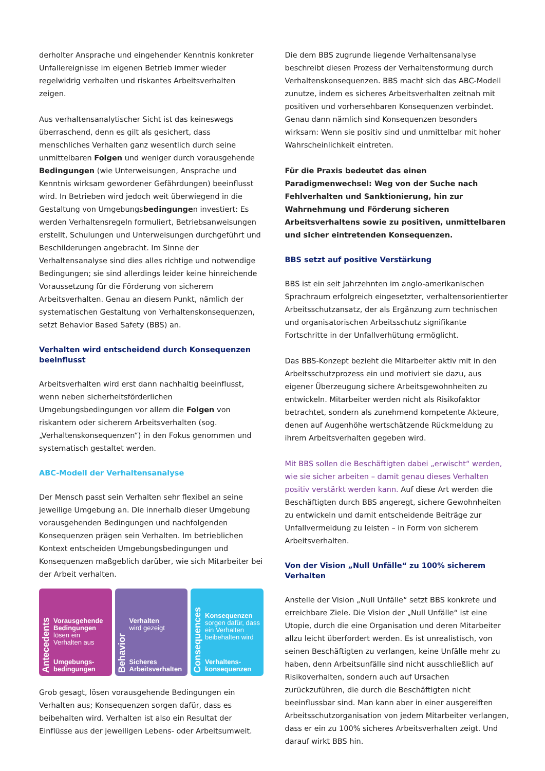derholter Ansprache und eingehender Kenntnis konkreter Unfallereignisse im eigenen Betrieb immer wieder regelwidrig verhalten und riskantes Arbeitsverhalten zeigen.
Aus verhaltensanalytischer Sicht ist das keineswegs überraschend, denn es gilt als gesichert, dass menschliches Verhalten ganz wesentlich durch seine unmittelbaren Folgen und weniger durch vorausgehende Bedingungen (wie Unterweisungen, Ansprache und Kenntnis wirksam gewordener Gefährdungen) beeinflusst wird. In Betrieben wird jedoch weit überwiegend in die Gestaltung von Umgebungsbedingungen investiert: Es werden Verhaltensregeln formuliert, Betriebsanweisungen erstellt, Schulungen und Unterweisungen durchgeführt und Beschilderungen angebracht. Im Sinne der Verhaltensanalyse sind dies alles richtige und notwendige Bedingungen; sie sind allerdings leider keine hinreichende Voraussetzung für die Förderung von sicherem Arbeitsverhalten. Genau an diesem Punkt, nämlich der systematischen Gestaltung von Verhaltenskonsequenzen, setzt Behavior Based Safety (BBS) an.
Verhalten wird entscheidend durch Konsequenzen beeinflusst
Arbeitsverhalten wird erst dann nachhaltig beeinflusst, wenn neben sicherheitsförderlichen Umgebungsbedingungen vor allem die Folgen von riskantem oder sicherem Arbeitsverhalten (sog. „Verhaltenskonsequenzen“) in den Fokus genommen und systematisch gestaltet werden.
ABC-Modell der Verhaltensanalyse
Der Mensch passt sein Verhalten sehr flexibel an seine jeweilige Umgebung an. Die innerhalb dieser Umgebung vorausgehenden Bedingungen und nachfolgenden Konsequenzen prägen sein Verhalten. Im betrieblichen Kontext entscheiden Umgebungsbedingungen und Konsequenzen maßgeblich darüber, wie sich Mitarbeiter bei der Arbeit verhalten.
Antecedents
Vorausgehende Bedingungen
lösen ein Verhalten aus
Umgebungs-
bedingungen
Behavior
Verhalten
wird gezeigt
Sicheres
Arbeitsverhalten
Consequences
Konsequenzen
sorgen dafür, dass ein Verhalten beibehalten wird
Verhaltens-
konsequenzen
Grob gesagt, lösen vorausgehende Bedingungen ein Verhalten aus; Konsequenzen sorgen dafür, dass es beibehalten wird. Verhalten ist also ein Resultat der Einflüsse aus der jeweiligen Lebens- oder Arbeitsumwelt.
Die dem BBS zugrunde liegende Verhaltensanalyse beschreibt diesen Prozess der Verhaltensformung durch Verhaltenskonsequenzen. BBS macht sich das ABC-Modell zunutze, indem es sicheres Arbeitsverhalten zeitnah mit positiven und vorhersehbaren Konsequenzen verbindet. Genau dann nämlich sind Konsequenzen besonders wirksam: Wenn sie positiv sind und unmittelbar mit hoher Wahrscheinlichkeit eintreten.
Für die Praxis bedeutet das einen Paradigmenwechsel: Weg von der Suche nach Fehlverhalten und Sanktionierung, hin zur Wahrnehmung und Förderung sicheren Arbeitsverhaltens sowie zu positiven, unmittelbaren und sicher eintretenden Konsequenzen.
BBS setzt auf positive Verstärkung
BBS ist ein seit Jahrzehnten im anglo-amerikanischen Sprachraum erfolgreich eingesetzter, verhaltensorientierter Arbeitsschutzansatz, der als Ergänzung zum technischen und organisatorischen Arbeitsschutz signifikante Fortschritte in der Unfallverhütung ermöglicht.
Das BBS-Konzept bezieht die Mitarbeiter aktiv mit in den Arbeitsschutzprozess ein und motiviert sie dazu, aus eigener Überzeugung sichere Arbeitsgewohnheiten zu entwickeln. Mitarbeiter werden nicht als Risikofaktor betrachtet, sondern als zunehmend kompetente Akteure, denen auf Augenhöhe wertschätzende Rückmeldung zu ihrem Arbeitsverhalten gegeben wird.
Mit BBS sollen die Beschäftigten dabei „erwischt“ werden, wie sie sicher arbeiten – damit genau dieses Verhalten positiv verstärkt werden kann. Auf diese Art werden die Beschäftigten durch BBS angeregt, sichere Gewohnheiten zu entwickeln und damit entscheidende Beiträge zur Unfallvermeidung zu leisten – in Form von sicherem Arbeitsverhalten.
Von der Vision „Null Unfälle“ zu 100% sicherem Verhalten
Anstelle der Vision „Null Unfälle“ setzt BBS konkrete und erreichbare Ziele. Die Vision der „Null Unfälle“ ist eine Utopie, durch die eine Organisation und deren Mitarbeiter allzu leicht überfordert werden. Es ist unrealistisch, von seinen Beschäftigten zu verlangen, keine Unfälle mehr zu haben, denn Arbeitsunfälle sind nicht ausschließlich auf Risikoverhalten, sondern auch auf Ursachen zurückzuführen, die durch die Beschäftigten nicht beeinflussbar sind. Man kann aber in einer ausgereiften Arbeitsschutzorganisation von jedem Mitarbeiter verlangen, dass er ein zu 100% sicheres Arbeitsverhalten zeigt. Und darauf wirkt BBS hin.